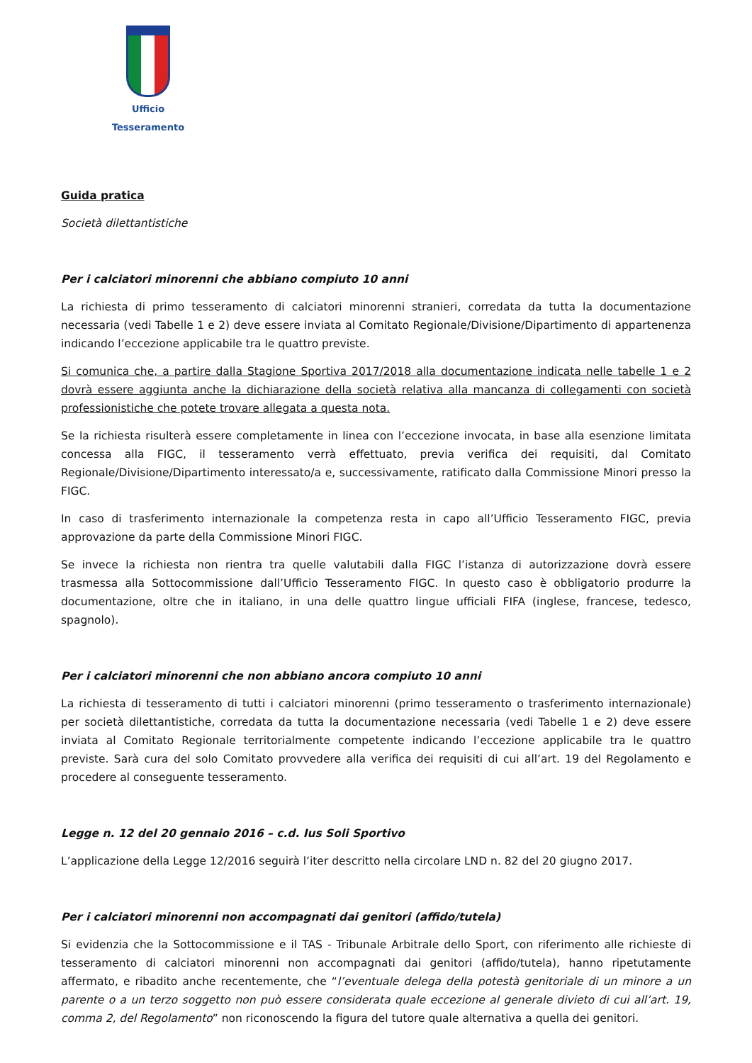Ufficio Tesseramento
Guida pratica
Società dilettantistiche
Per i calciatori minorenni che abbiano compiuto 10 anni
La richiesta di primo tesseramento di calciatori minorenni stranieri, corredata da tutta la documentazione necessaria (vedi Tabelle 1 e 2) deve essere inviata al Comitato Regionale/Divisione/Dipartimento di appartenenza indicando l’eccezione applicabile tra le quattro previste.
Si comunica che, a partire dalla Stagione Sportiva 2017/2018 alla documentazione indicata nelle tabelle 1 e 2 dovrà essere aggiunta anche la dichiarazione della società relativa alla mancanza di collegamenti con società professionistiche che potete trovare allegata a questa nota.
Se la richiesta risulterà essere completamente in linea con l’eccezione invocata, in base alla esenzione limitata concessa alla FIGC, il tesseramento verrà effettuato, previa verifica dei requisiti, dal Comitato Regionale/Divisione/Dipartimento interessato/a e, successivamente, ratificato dalla Commissione Minori presso la FIGC.
In caso di trasferimento internazionale la competenza resta in capo all’Ufficio Tesseramento FIGC, previa approvazione da parte della Commissione Minori FIGC.
Se invece la richiesta non rientra tra quelle valutabili dalla FIGC l’istanza di autorizzazione dovrà essere trasmessa alla Sottocommissione dall’Ufficio Tesseramento FIGC. In questo caso è obbligatorio produrre la documentazione, oltre che in italiano, in una delle quattro lingue ufficiali FIFA (inglese, francese, tedesco, spagnolo).
Per i calciatori minorenni che non abbiano ancora compiuto 10 anni
La richiesta di tesseramento di tutti i calciatori minorenni (primo tesseramento o trasferimento internazionale) per società dilettantistiche, corredata da tutta la documentazione necessaria (vedi Tabelle 1 e 2) deve essere inviata al Comitato Regionale territorialmente competente indicando l’eccezione applicabile tra le quattro previste. Sarà cura del solo Comitato provvedere alla verifica dei requisiti di cui all’art. 19 del Regolamento e procedere al conseguente tesseramento.
Legge n. 12 del 20 gennaio 2016 – c.d. Ius Soli Sportivo
L’applicazione della Legge 12/2016 seguirà l’iter descritto nella circolare LND n. 82 del 20 giugno 2017.
Per i calciatori minorenni non accompagnati dai genitori (affido/tutela)
Si evidenzia che la Sottocommissione e il TAS - Tribunale Arbitrale dello Sport, con riferimento alle richieste di tesseramento di calciatori minorenni non accompagnati dai genitori (affido/tutela), hanno ripetutamente affermato, e ribadito anche recentemente, che “l’eventuale delega della potestà genitoriale di un minore a un parente o a un terzo soggetto non può essere considerata quale eccezione al generale divieto di cui all’art. 19, comma 2, del Regolamento” non riconoscendo la figura del tutore quale alternativa a quella dei genitori.